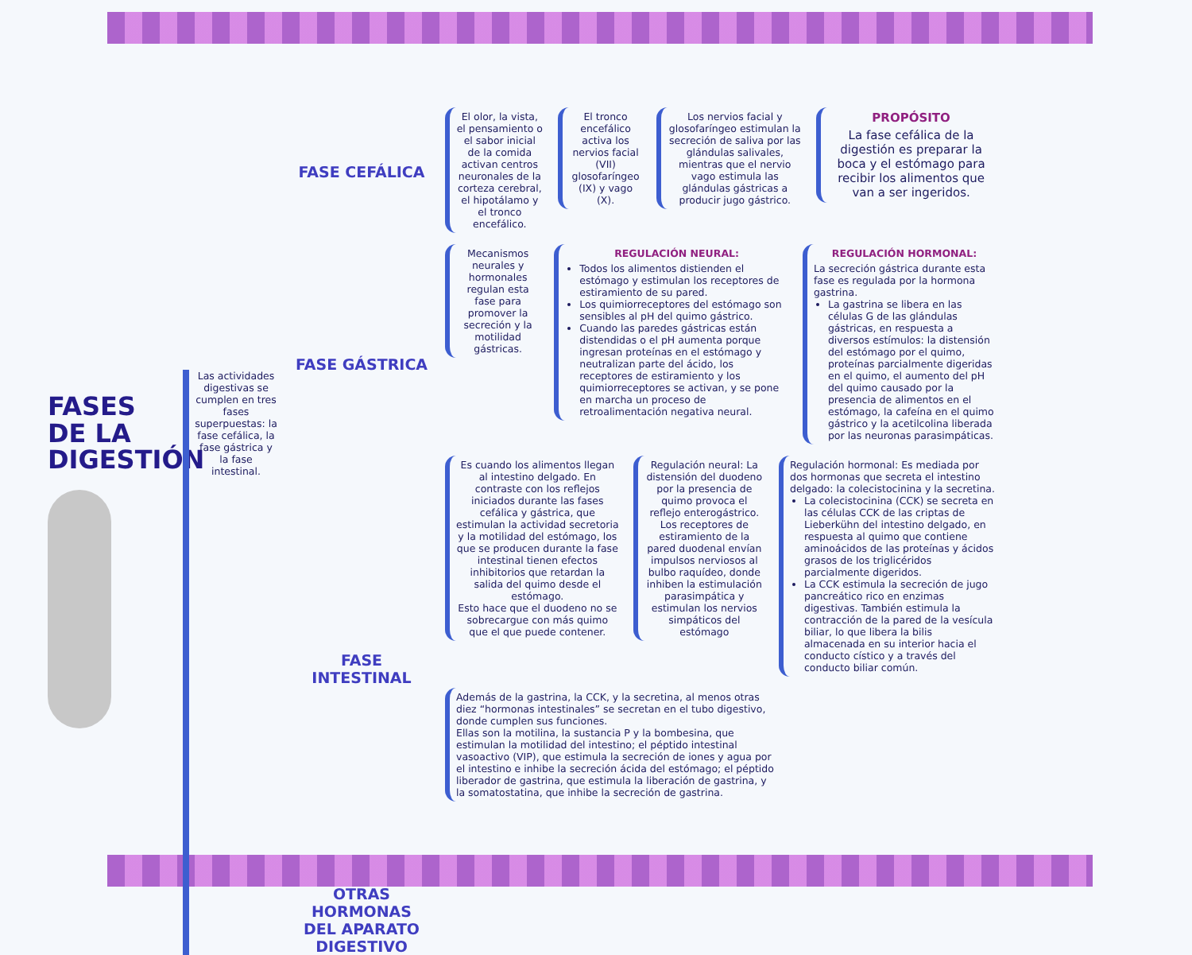FASES DE LA DIGESTIÓN
Las actividades digestivas se cumplen en tres fases superpuestas: la fase cefálica, la fase gástrica y la fase intestinal.
FASE CEFÁLICA
FASE GÁSTRICA
FASE INTESTINAL
OTRAS HORMONAS DEL APARATO DIGESTIVO
El olor, la vista, el pensamiento o el sabor inicial de la comida activan centros neuronales de la corteza cerebral, el hipotálamo y el tronco encefálico.
El tronco encefálico activa los nervios facial (VII) glosofaríngeo (IX) y vago (X).
Los nervios facial y glosofaríngeo estimulan la secreción de saliva por las glándulas salivales, mientras que el nervio vago estimula las glándulas gástricas a producir jugo gástrico.
PROPÓSITO
La fase cefálica de la digestión es preparar la boca y el estómago para recibir los alimentos que van a ser ingeridos.
Mecanismos neurales y hormonales regulan esta fase para promover la secreción y la motilidad gástricas.
REGULACIÓN NEURAL:
Todos los alimentos distienden el estómago y estimulan los receptores de estiramiento de su pared.
Los quimiorreceptores del estómago son sensibles al pH del quimo gástrico.
Cuando las paredes gástricas están distendidas o el pH aumenta porque ingresan proteínas en el estómago y neutralizan parte del ácido, los receptores de estiramiento y los quimiorreceptores se activan, y se pone en marcha un proceso de retroalimentación negativa neural.
REGULACIÓN HORMONAL:
La secreción gástrica durante esta fase es regulada por la hormona gastrina.
La gastrina se libera en las células G de las glándulas gástricas, en respuesta a diversos estímulos: la distensión del estómago por el quimo, proteínas parcialmente digeridas en el quimo, el aumento del pH del quimo causado por la presencia de alimentos en el estómago, la cafeína en el quimo gástrico y la acetilcolina liberada por las neuronas parasimpáticas.
Es cuando los alimentos llegan al intestino delgado. En contraste con los reflejos iniciados durante las fases cefálica y gástrica, que estimulan la actividad secretoria y la motilidad del estómago, los que se producen durante la fase intestinal tienen efectos inhibitorios que retardan la salida del quimo desde el estómago.
Esto hace que el duodeno no se sobrecargue con más quimo que el que puede contener.
Regulación neural: La distensión del duodeno por la presencia de quimo provoca el reflejo enterogástrico. Los receptores de estiramiento de la pared duodenal envían impulsos nerviosos al bulbo raquídeo, donde inhiben la estimulación parasimpática y estimulan los nervios simpáticos del estómago
Regulación hormonal: Es mediada por dos hormonas que secreta el intestino delgado: la colecistocinina y la secretina.
La colecistocinina (CCK) se secreta en las células CCK de las criptas de Lieberkühn del intestino delgado, en respuesta al quimo que contiene aminoácidos de las proteínas y ácidos grasos de los triglicéridos parcialmente digeridos.
La CCK estimula la secreción de jugo pancreático rico en enzimas digestivas. También estimula la contracción de la pared de la vesícula biliar, lo que libera la bilis almacenada en su interior hacia el conducto cístico y a través del conducto biliar común.
Además de la gastrina, la CCK, y la secretina, al menos otras diez “hormonas intestinales” se secretan en el tubo digestivo, donde cumplen sus funciones.
Ellas son la motilina, la sustancia P y la bombesina, que estimulan la motilidad del intestino; el péptido intestinal vasoactivo (VIP), que estimula la secreción de iones y agua por el intestino e inhibe la secreción ácida del estómago; el péptido liberador de gastrina, que estimula la liberación de gastrina, y la somatostatina, que inhibe la secreción de gastrina.